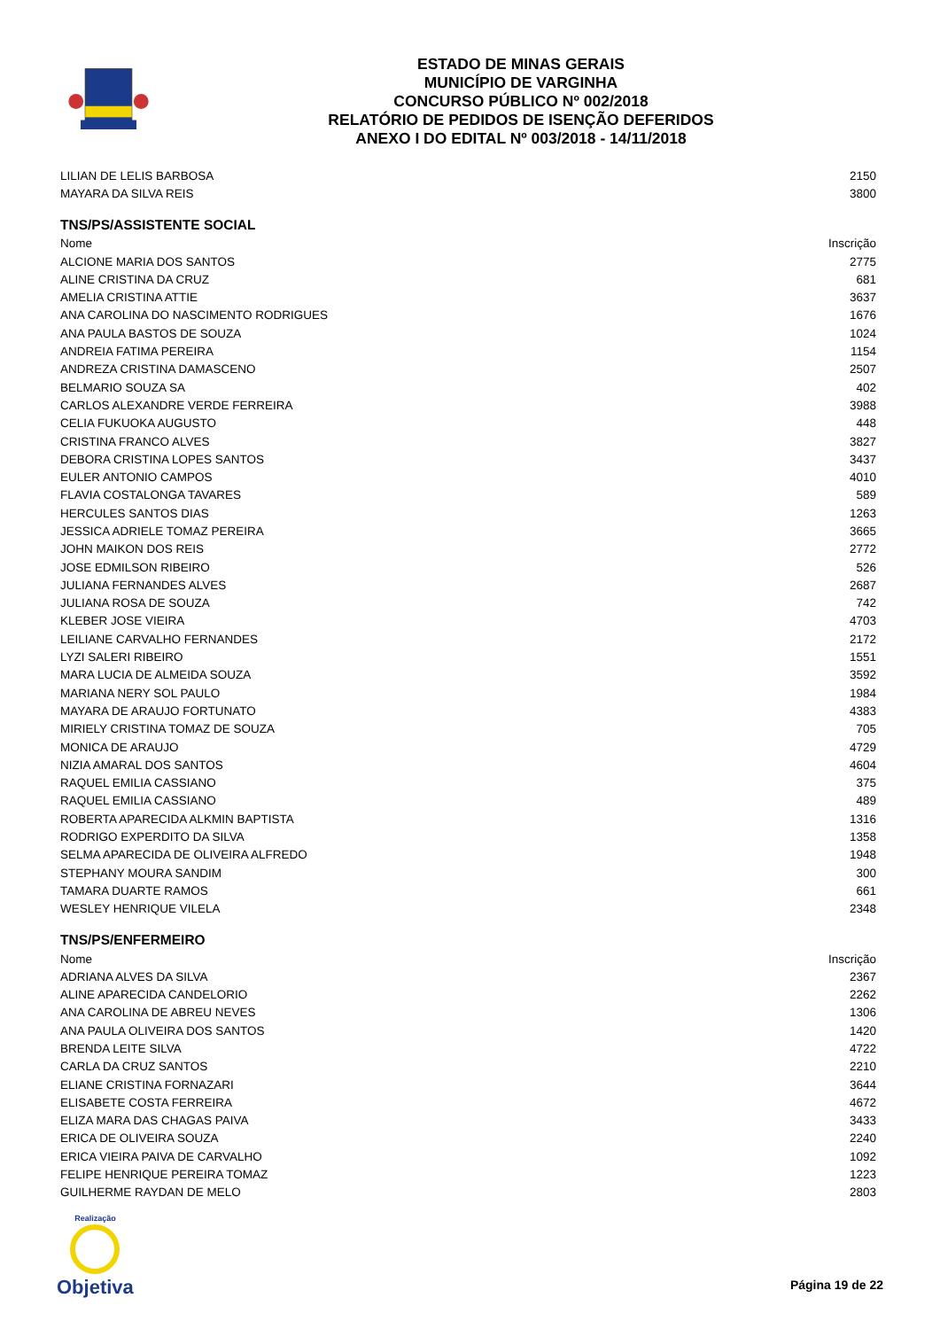ESTADO DE MINAS GERAIS
MUNICÍPIO DE VARGINHA
CONCURSO PÚBLICO Nº 002/2018
RELATÓRIO DE PEDIDOS DE ISENÇÃO DEFERIDOS
ANEXO I DO EDITAL Nº 003/2018 - 14/11/2018
| LILIAN DE LELIS BARBOSA | 2150 |
| MAYARA DA SILVA REIS | 3800 |
TNS/PS/ASSISTENTE SOCIAL
| Nome | Inscrição |
| --- | --- |
| ALCIONE MARIA DOS SANTOS | 2775 |
| ALINE CRISTINA DA CRUZ | 681 |
| AMELIA CRISTINA ATTIE | 3637 |
| ANA CAROLINA DO NASCIMENTO RODRIGUES | 1676 |
| ANA PAULA BASTOS DE SOUZA | 1024 |
| ANDREIA FATIMA PEREIRA | 1154 |
| ANDREZA CRISTINA DAMASCENO | 2507 |
| BELMARIO SOUZA SA | 402 |
| CARLOS ALEXANDRE VERDE FERREIRA | 3988 |
| CELIA FUKUOKA AUGUSTO | 448 |
| CRISTINA FRANCO ALVES | 3827 |
| DEBORA CRISTINA LOPES SANTOS | 3437 |
| EULER ANTONIO CAMPOS | 4010 |
| FLAVIA COSTALONGA TAVARES | 589 |
| HERCULES SANTOS DIAS | 1263 |
| JESSICA ADRIELE TOMAZ PEREIRA | 3665 |
| JOHN MAIKON DOS REIS | 2772 |
| JOSE EDMILSON RIBEIRO | 526 |
| JULIANA FERNANDES ALVES | 2687 |
| JULIANA ROSA DE SOUZA | 742 |
| KLEBER JOSE VIEIRA | 4703 |
| LEILIANE CARVALHO FERNANDES | 2172 |
| LYZI SALERI RIBEIRO | 1551 |
| MARA LUCIA DE ALMEIDA SOUZA | 3592 |
| MARIANA NERY SOL PAULO | 1984 |
| MAYARA DE ARAUJO FORTUNATO | 4383 |
| MIRIELY CRISTINA TOMAZ DE SOUZA | 705 |
| MONICA DE ARAUJO | 4729 |
| NIZIA AMARAL DOS SANTOS | 4604 |
| RAQUEL EMILIA CASSIANO | 375 |
| RAQUEL EMILIA CASSIANO | 489 |
| ROBERTA APARECIDA ALKMIN BAPTISTA | 1316 |
| RODRIGO EXPERDITO DA SILVA | 1358 |
| SELMA APARECIDA DE OLIVEIRA ALFREDO | 1948 |
| STEPHANY MOURA SANDIM | 300 |
| TAMARA DUARTE RAMOS | 661 |
| WESLEY HENRIQUE VILELA | 2348 |
TNS/PS/ENFERMEIRO
| Nome | Inscrição |
| --- | --- |
| ADRIANA ALVES DA SILVA | 2367 |
| ALINE APARECIDA CANDELORIO | 2262 |
| ANA CAROLINA DE ABREU NEVES | 1306 |
| ANA PAULA OLIVEIRA DOS SANTOS | 1420 |
| BRENDA LEITE SILVA | 4722 |
| CARLA DA CRUZ SANTOS | 2210 |
| ELIANE CRISTINA FORNAZARI | 3644 |
| ELISABETE COSTA FERREIRA | 4672 |
| ELIZA MARA DAS CHAGAS PAIVA | 3433 |
| ERICA DE OLIVEIRA SOUZA | 2240 |
| ERICA VIEIRA PAIVA DE CARVALHO | 1092 |
| FELIPE HENRIQUE PEREIRA TOMAZ | 1223 |
| GUILHERME RAYDAN DE MELO | 2803 |
Realização
Objetiva
Página 19 de 22